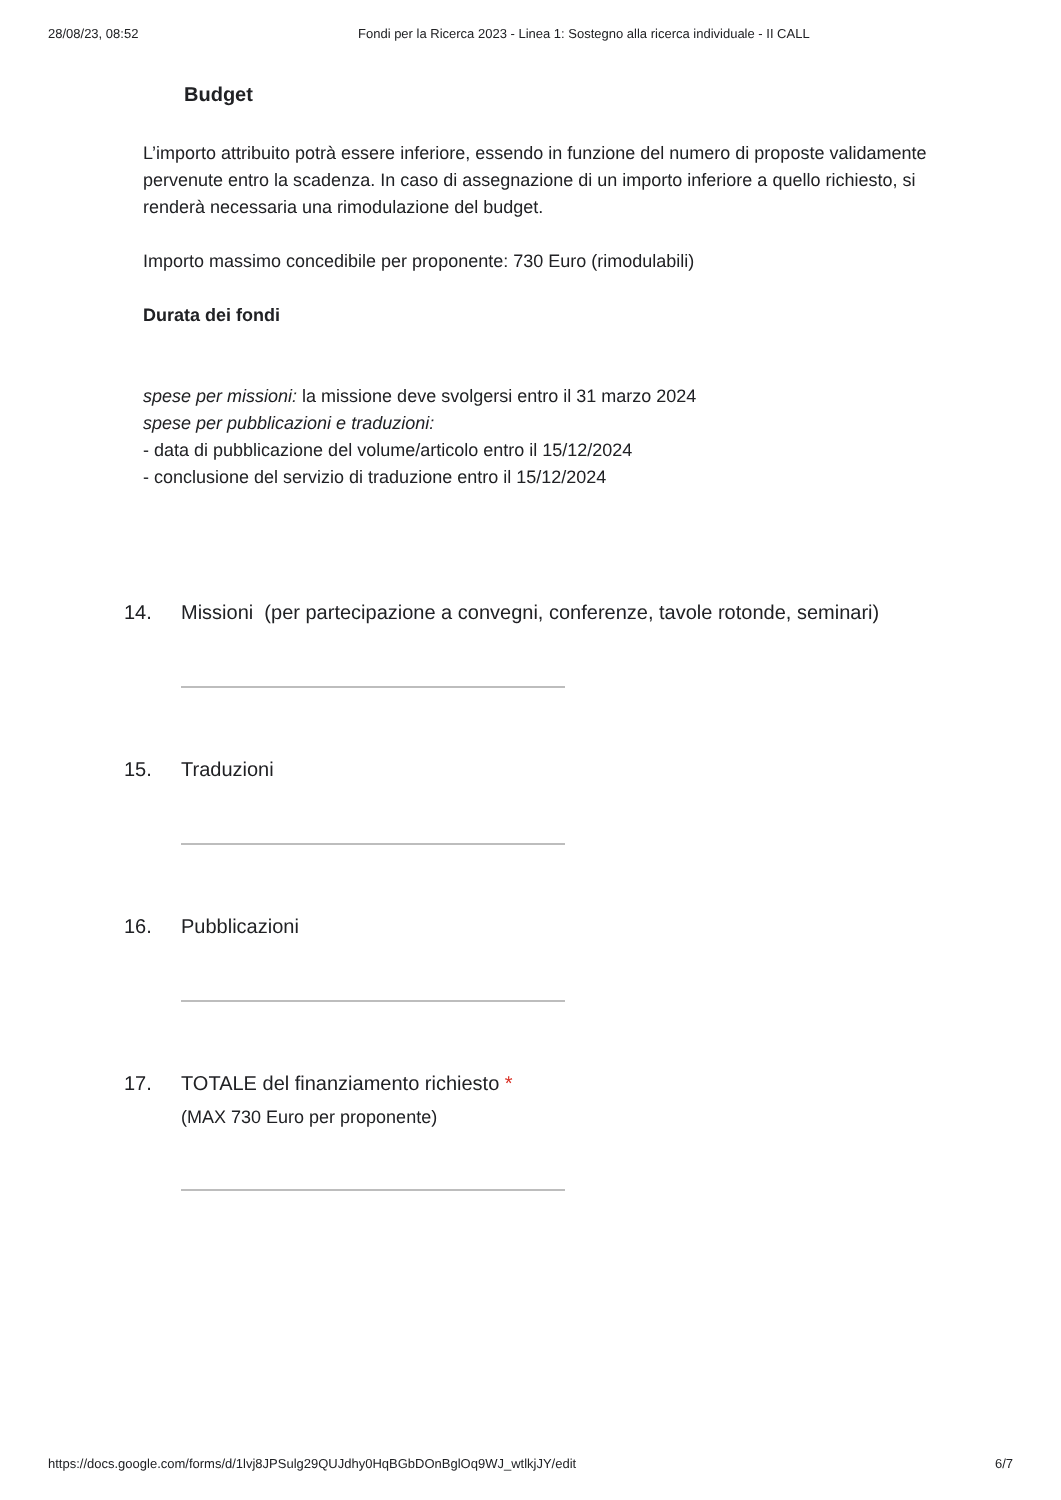28/08/23, 08:52 Fondi per la Ricerca 2023 - Linea 1: Sostegno alla ricerca individuale - II CALL
Budget
L’importo attribuito potrà essere inferiore, essendo in funzione del numero di proposte validamente pervenute entro la scadenza. In caso di assegnazione di un importo inferiore a quello richiesto, si renderà necessaria una rimodulazione del budget.
Importo massimo concedibile per proponente: 730 Euro (rimodulabili)
Durata dei fondi
spese per missioni: la missione deve svolgersi entro il 31 marzo 2024
spese per pubblicazioni e traduzioni:
- data di pubblicazione del volume/articolo entro il 15/12/2024
- conclusione del servizio di traduzione entro il 15/12/2024
14. Missioni (per partecipazione a convegni, conferenze, tavole rotonde, seminari)
15. Traduzioni
16. Pubblicazioni
17. TOTALE del finanziamento richiesto *
(MAX 730 Euro per proponente)
https://docs.google.com/forms/d/1lvj8JPSulg29QUJdhy0HqBGbDOnBglOq9WJ_wtlkjJY/edit 6/7